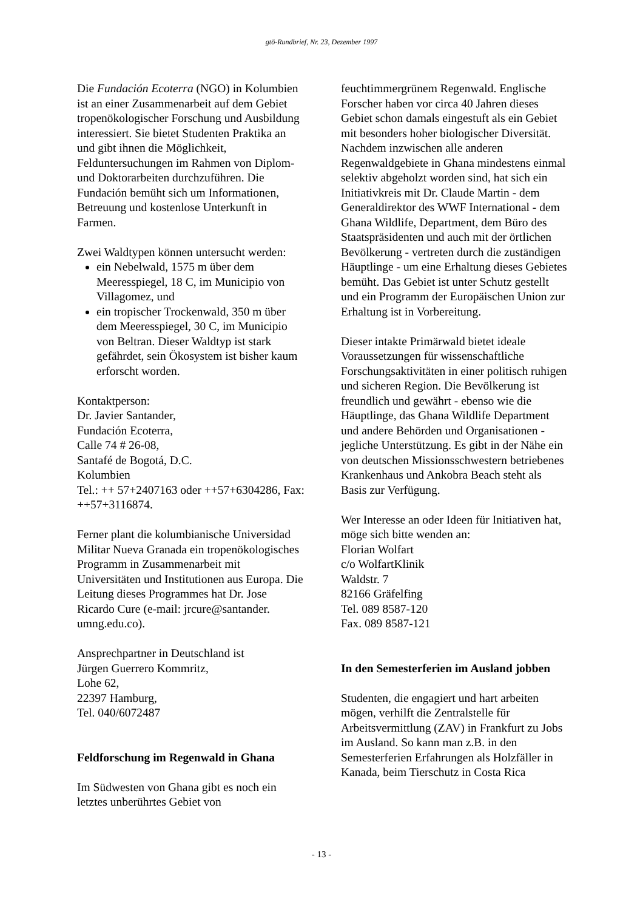gtö-Rundbrief, Nr. 23, Dezember 1997
Die Fundación Ecoterra (NGO) in Kolumbien ist an einer Zusammenarbeit auf dem Gebiet tropenökologischer Forschung und Ausbildung interessiert. Sie bietet Studenten Praktika an und gibt ihnen die Möglichkeit, Felduntersuchungen im Rahmen von Diplom- und Doktorarbeiten durchzuführen. Die Fundación bemüht sich um Informationen, Betreuung und kostenlose Unterkunft in Farmen.
Zwei Waldtypen können untersucht werden:
ein Nebelwald, 1575 m über dem Meeresspiegel, 18 C, im Municipio von Villagomez, und
ein tropischer Trockenwald, 350 m über dem Meeresspiegel, 30 C, im Municipio von Beltran. Dieser Waldtyp ist stark gefährdet, sein Ökosystem ist bisher kaum erforscht worden.
Kontaktperson:
Dr. Javier Santander,
Fundación Ecoterra,
Calle 74 # 26-08,
Santafé de Bogotá, D.C.
Kolumbien
Tel.: ++ 57+2407163 oder ++57+6304286, Fax: ++57+3116874.
Ferner plant die kolumbianische Universidad Militar Nueva Granada ein tropenökologisches Programm in Zusammenarbeit mit Universitäten und Institutionen aus Europa. Die Leitung dieses Programmes hat Dr. Jose Ricardo Cure (e-mail: jrcure@santander. umng.edu.co).
Ansprechpartner in Deutschland ist
Jürgen Guerrero Kommritz,
Lohe 62,
22397 Hamburg,
Tel. 040/6072487
Feldforschung im Regenwald in Ghana
Im Südwesten von Ghana gibt es noch ein letztes unberührtes Gebiet von
feuchtimmergrünem Regenwald. Englische Forscher haben vor circa 40 Jahren dieses Gebiet schon damals eingestuft als ein Gebiet mit besonders hoher biologischer Diversität. Nachdem inzwischen alle anderen Regenwaldgebiete in Ghana mindestens einmal selektiv abgeholzt worden sind, hat sich ein Initiativkreis mit Dr. Claude Martin - dem Generaldirektor des WWF International - dem Ghana Wildlife, Department, dem Büro des Staatspräsidenten und auch mit der örtlichen Bevölkerung - vertreten durch die zuständigen Häuptlinge - um eine Erhaltung dieses Gebietes bemüht. Das Gebiet ist unter Schutz gestellt und ein Programm der Europäischen Union zur Erhaltung ist in Vorbereitung.
Dieser intakte Primärwald bietet ideale Voraussetzungen für wissenschaftliche Forschungsaktivitäten in einer politisch ruhigen und sicheren Region. Die Bevölkerung ist freundlich und gewährt - ebenso wie die Häuptlinge, das Ghana Wildlife Department und andere Behörden und Organisationen - jegliche Unterstützung. Es gibt in der Nähe ein von deutschen Missionsschwestern betriebenes Krankenhaus und Ankobra Beach steht als Basis zur Verfügung.
Wer Interesse an oder Ideen für Initiativen hat, möge sich bitte wenden an:
Florian Wolfart
c/o WolfartKlinik
Waldstr. 7
82166 Gräfelfing
Tel. 089 8587-120
Fax. 089 8587-121
In den Semesterferien im Ausland jobben
Studenten, die engagiert und hart arbeiten mögen, verhilft die Zentralstelle für Arbeitsvermittlung (ZAV) in Frankfurt zu Jobs im Ausland. So kann man z.B. in den Semesterferien Erfahrungen als Holzfäller in Kanada, beim Tierschutz in Costa Rica
- 13 -